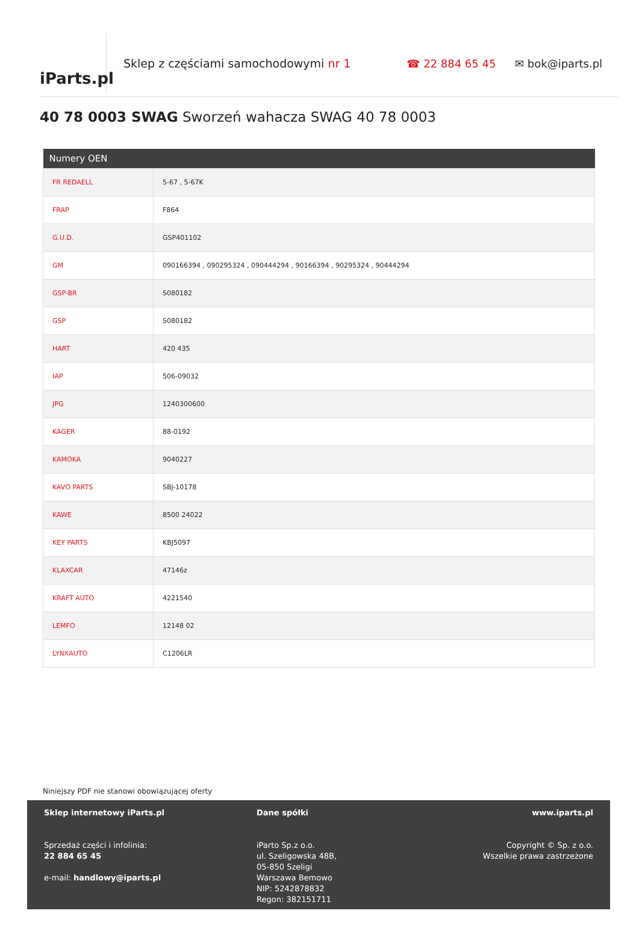iParts.pl
Sklep z częściami samochodowymi nr 1 ☎ 22 884 65 45 ✉ bok@iparts.pl
40 78 0003 SWAG Sworzeń wahacza SWAG 40 78 0003
| Numery OEN | |
| --- | --- |
| FR REDAELL | 5-67 , 5-67K |
| FRAP | F864 |
| G.U.D. | GSP401102 |
| GM | 090166394 , 090295324 , 090444294 , 90166394 , 90295324 , 90444294 |
| GSP-BR | S080182 |
| GSP | S080182 |
| HART | 420 435 |
| IAP | 506-09032 |
| JPG | 1240300600 |
| KAGER | 88-0192 |
| KAMOKA | 9040227 |
| KAVO PARTS | SBJ-10178 |
| KAWE | 8500 24022 |
| KEY PARTS | KBJ5097 |
| KLAXCAR | 47146z |
| KRAFT AUTO | 4221540 |
| LEMFO | 12148 02 |
| LYNXAUTO | C1206LR |
Niniejszy PDF nie stanowi obowiązującej oferty
Sklep internetowy iParts.pl
Sprzedaż części i infolinia:
22 884 65 45
e-mail: handlowy@iparts.pl
Dane spółki
iParto Sp.z o.o.
ul. Szeligowska 48B,
05-850 Szeligi
Warszawa Bemowo
NIP: 5242878832
Regon: 382151711
www.iparts.pl
Copyright © Sp. z o.o.
Wszelkie prawa zastrzeżone